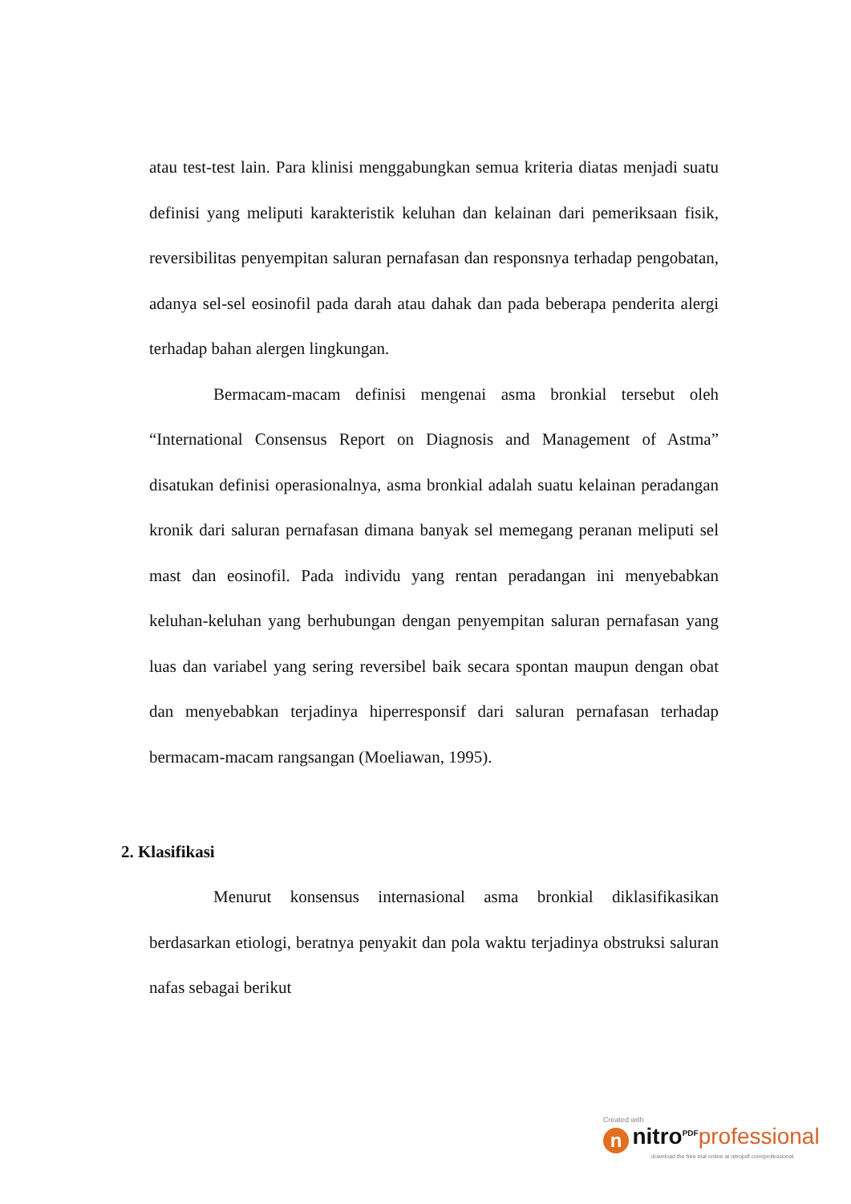atau test-test lain. Para klinisi menggabungkan semua kriteria diatas menjadi suatu definisi yang meliputi karakteristik keluhan dan kelainan dari pemeriksaan fisik, reversibilitas penyempitan saluran pernafasan dan responsnya terhadap pengobatan, adanya sel-sel eosinofil pada darah atau dahak dan pada beberapa penderita alergi terhadap bahan alergen lingkungan.
Bermacam-macam definisi mengenai asma bronkial tersebut oleh “International Consensus Report on Diagnosis and Management of Astma” disatukan definisi operasionalnya, asma bronkial adalah suatu kelainan peradangan kronik dari saluran pernafasan dimana banyak sel memegang peranan meliputi sel mast dan eosinofil. Pada individu yang rentan peradangan ini menyebabkan keluhan-keluhan yang berhubungan dengan penyempitan saluran pernafasan yang luas dan variabel yang sering reversibel baik secara spontan maupun dengan obat dan menyebabkan terjadinya hiperresponsif dari saluran pernafasan terhadap bermacam-macam rangsangan (Moeliawan, 1995).
2. Klasifikasi
Menurut konsensus internasional asma bronkial diklasifikasikan berdasarkan etiologi, beratnya penyakit dan pola waktu terjadinya obstruksi saluran nafas sebagai berikut
Created with
n nitro<sup>PDF</sup> professional
download the free trial online at nitropdf.com/professional